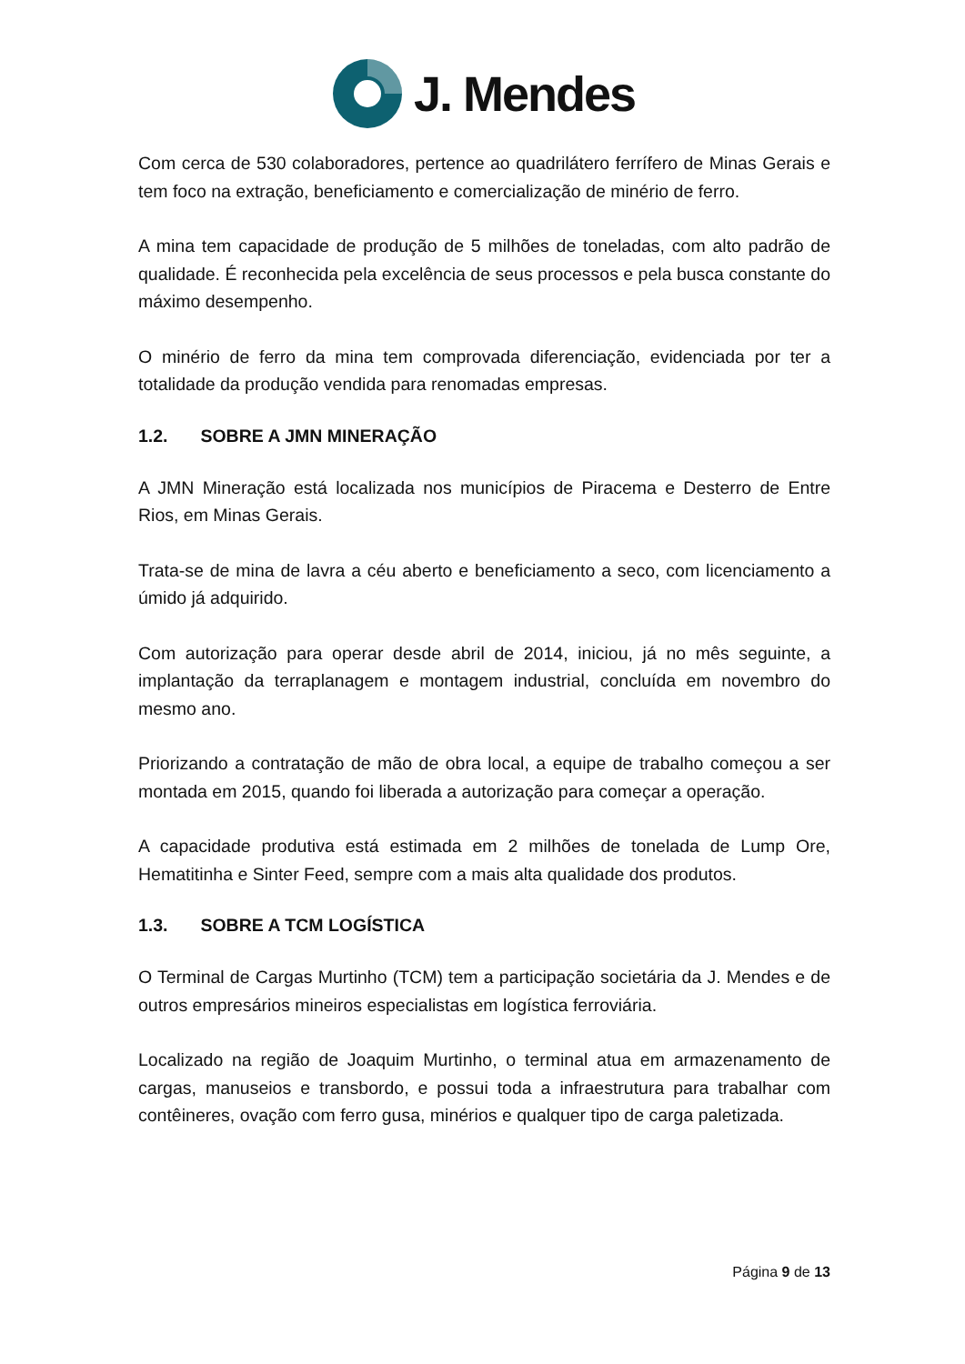J. Mendes
Com cerca de 530 colaboradores, pertence ao quadrilátero ferrífero de Minas Gerais e tem foco na extração, beneficiamento e comercialização de minério de ferro.
A mina tem capacidade de produção de 5 milhões de toneladas, com alto padrão de qualidade. É reconhecida pela excelência de seus processos e pela busca constante do máximo desempenho.
O minério de ferro da mina tem comprovada diferenciação, evidenciada por ter a totalidade da produção vendida para renomadas empresas.
1.2. SOBRE A JMN MINERAÇÃO
A JMN Mineração está localizada nos municípios de Piracema e Desterro de Entre Rios, em Minas Gerais.
Trata-se de mina de lavra a céu aberto e beneficiamento a seco, com licenciamento a úmido já adquirido.
Com autorização para operar desde abril de 2014, iniciou, já no mês seguinte, a implantação da terraplanagem e montagem industrial, concluída em novembro do mesmo ano.
Priorizando a contratação de mão de obra local, a equipe de trabalho começou a ser montada em 2015, quando foi liberada a autorização para começar a operação.
A capacidade produtiva está estimada em 2 milhões de tonelada de Lump Ore, Hematitinha e Sinter Feed, sempre com a mais alta qualidade dos produtos.
1.3. SOBRE A TCM LOGÍSTICA
O Terminal de Cargas Murtinho (TCM) tem a participação societária da J. Mendes e de outros empresários mineiros especialistas em logística ferroviária.
Localizado na região de Joaquim Murtinho, o terminal atua em armazenamento de cargas, manuseios e transbordo, e possui toda a infraestrutura para trabalhar com contêineres, ovação com ferro gusa, minérios e qualquer tipo de carga paletizada.
Página 9 de 13